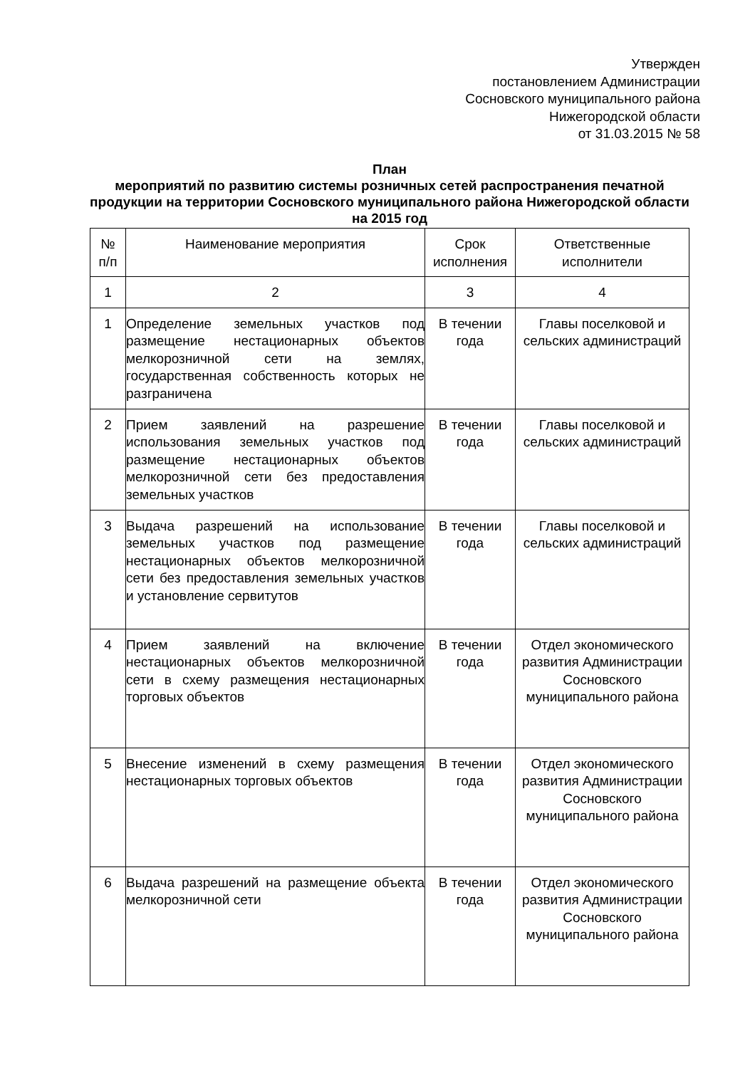Утвержден
постановлением Администрации
Сосновского муниципального района
Нижегородской области
от 31.03.2015 № 58
План
мероприятий по развитию системы розничных сетей распространения печатной продукции на территории Сосновского муниципального района Нижегородской области на 2015 год
| № п/п | Наименование мероприятия | Срок исполнения | Ответственные исполнители |
| --- | --- | --- | --- |
| 1 | 2 | 3 | 4 |
| 1 | Определение земельных участков под размещение нестационарных объектов мелкорозничной сети на землях, государственная собственность которых не разграничена | В течении года | Главы поселковой и сельских администраций |
| 2 | Прием заявлений на разрешение использования земельных участков под размещение нестационарных объектов мелкорозничной сети без предоставления земельных участков | В течении года | Главы поселковой и сельских администраций |
| 3 | Выдача разрешений на использование земельных участков под размещение нестационарных объектов мелкорозничной сети без предоставления земельных участков и установление сервитутов | В течении года | Главы поселковой и сельских администраций |
| 4 | Прием заявлений на включение нестационарных объектов мелкорозничной сети в схему размещения нестационарных торговых объектов | В течении года | Отдел экономического развития Администрации Сосновского муниципального района |
| 5 | Внесение изменений в схему размещения нестационарных торговых объектов | В течении года | Отдел экономического развития Администрации Сосновского муниципального района |
| 6 | Выдача разрешений на размещение объекта мелкорозничной сети | В течении года | Отдел экономического развития Администрации Сосновского муниципального района |